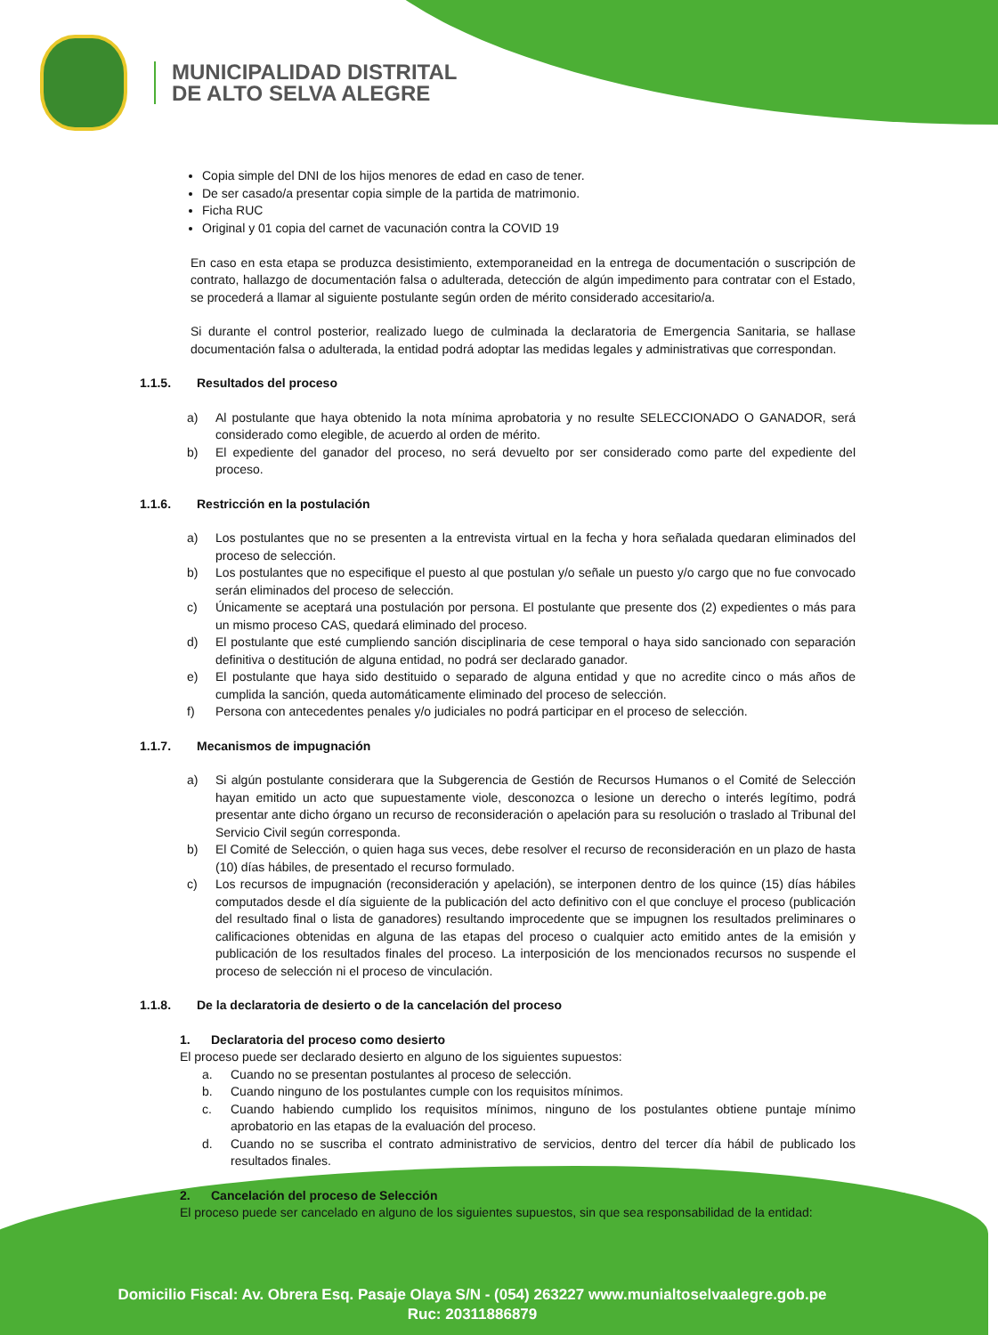MUNICIPALIDAD DISTRITAL
DE ALTO SELVA ALEGRE
Copia simple del DNI de los hijos menores de edad en caso de tener.
De ser casado/a presentar copia simple de la partida de matrimonio.
Ficha RUC
Original y 01 copia del carnet de vacunación contra la COVID 19
En caso en esta etapa se produzca desistimiento, extemporaneidad en la entrega de documentación o suscripción de contrato, hallazgo de documentación falsa o adulterada, detección de algún impedimento para contratar con el Estado, se procederá a llamar al siguiente postulante según orden de mérito considerado accesitario/a.
Si durante el control posterior, realizado luego de culminada la declaratoria de Emergencia Sanitaria, se hallase documentación falsa o adulterada, la entidad podrá adoptar las medidas legales y administrativas que correspondan.
1.1.5. Resultados del proceso
a) Al postulante que haya obtenido la nota mínima aprobatoria y no resulte SELECCIONADO O GANADOR, será considerado como elegible, de acuerdo al orden de mérito.
b) El expediente del ganador del proceso, no será devuelto por ser considerado como parte del expediente del proceso.
1.1.6. Restricción en la postulación
a) Los postulantes que no se presenten a la entrevista virtual en la fecha y hora señalada quedaran eliminados del proceso de selección.
b) Los postulantes que no especifique el puesto al que postulan y/o señale un puesto y/o cargo que no fue convocado serán eliminados del proceso de selección.
c) Únicamente se aceptará una postulación por persona. El postulante que presente dos (2) expedientes o más para un mismo proceso CAS, quedará eliminado del proceso.
d) El postulante que esté cumpliendo sanción disciplinaria de cese temporal o haya sido sancionado con separación definitiva o destitución de alguna entidad, no podrá ser declarado ganador.
e) El postulante que haya sido destituido o separado de alguna entidad y que no acredite cinco o más años de cumplida la sanción, queda automáticamente eliminado del proceso de selección.
f) Persona con antecedentes penales y/o judiciales no podrá participar en el proceso de selección.
1.1.7. Mecanismos de impugnación
a) Si algún postulante considerara que la Subgerencia de Gestión de Recursos Humanos o el Comité de Selección hayan emitido un acto que supuestamente viole, desconozca o lesione un derecho o interés legítimo, podrá presentar ante dicho órgano un recurso de reconsideración o apelación para su resolución o traslado al Tribunal del Servicio Civil según corresponda.
b) El Comité de Selección, o quien haga sus veces, debe resolver el recurso de reconsideración en un plazo de hasta (10) días hábiles, de presentado el recurso formulado.
c) Los recursos de impugnación (reconsideración y apelación), se interponen dentro de los quince (15) días hábiles computados desde el día siguiente de la publicación del acto definitivo con el que concluye el proceso (publicación del resultado final o lista de ganadores) resultando improcedente que se impugnen los resultados preliminares o calificaciones obtenidas en alguna de las etapas del proceso o cualquier acto emitido antes de la emisión y publicación de los resultados finales del proceso. La interposición de los mencionados recursos no suspende el proceso de selección ni el proceso de vinculación.
1.1.8. De la declaratoria de desierto o de la cancelación del proceso
1. Declaratoria del proceso como desierto
El proceso puede ser declarado desierto en alguno de los siguientes supuestos:
a. Cuando no se presentan postulantes al proceso de selección.
b. Cuando ninguno de los postulantes cumple con los requisitos mínimos.
c. Cuando habiendo cumplido los requisitos mínimos, ninguno de los postulantes obtiene puntaje mínimo aprobatorio en las etapas de la evaluación del proceso.
d. Cuando no se suscriba el contrato administrativo de servicios, dentro del tercer día hábil de publicado los resultados finales.
2. Cancelación del proceso de Selección
El proceso puede ser cancelado en alguno de los siguientes supuestos, sin que sea responsabilidad de la entidad:
Domicilio Fiscal: Av. Obrera Esq. Pasaje Olaya S/N - (054) 263227 www.munialtoselvaalegre.gob.pe
Ruc: 20311886879